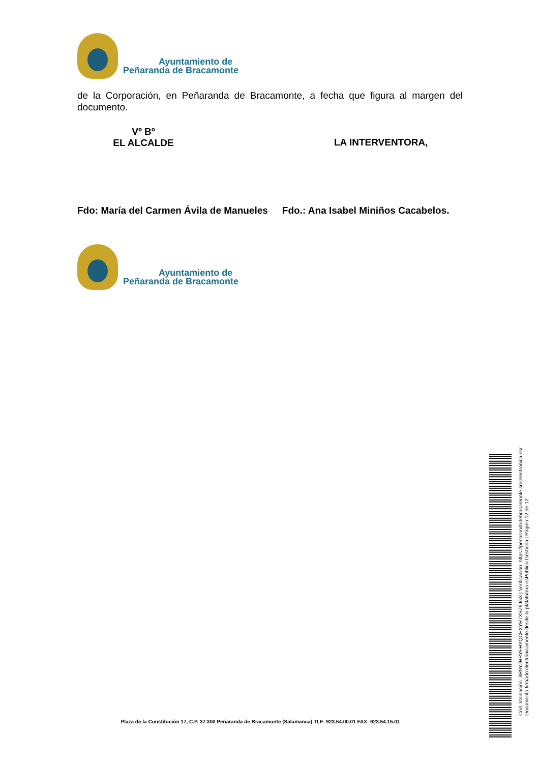Ayuntamiento de
Peñaranda de Bracamonte
de la Corporación, en Peñaranda de Bracamonte, a fecha que figura al margen del documento.
Vº Bº
EL ALCALDE
LA INTERVENTORA,
Fdo: María del Carmen Ávila de Manueles
Fdo.: Ana Isabel Miniños Cacabelos.
Ayuntamiento de
Peñaranda de Bracamonte
Cód. Validación: 3R9YJHRYFHYQCEXYR7XSZ9JG3 | Verificación: https://penarandadebracamonte.sedelectronica.es/
Documento firmado electrónicamente desde la plataforma esPublico Gestiona | Página 12 de 12
Plaza de la Constitución 17, C.P. 37.300 Peñaranda de Bracamonte (Salamanca) TLF: 923.54.00.01 FAX: 923.54.15.01